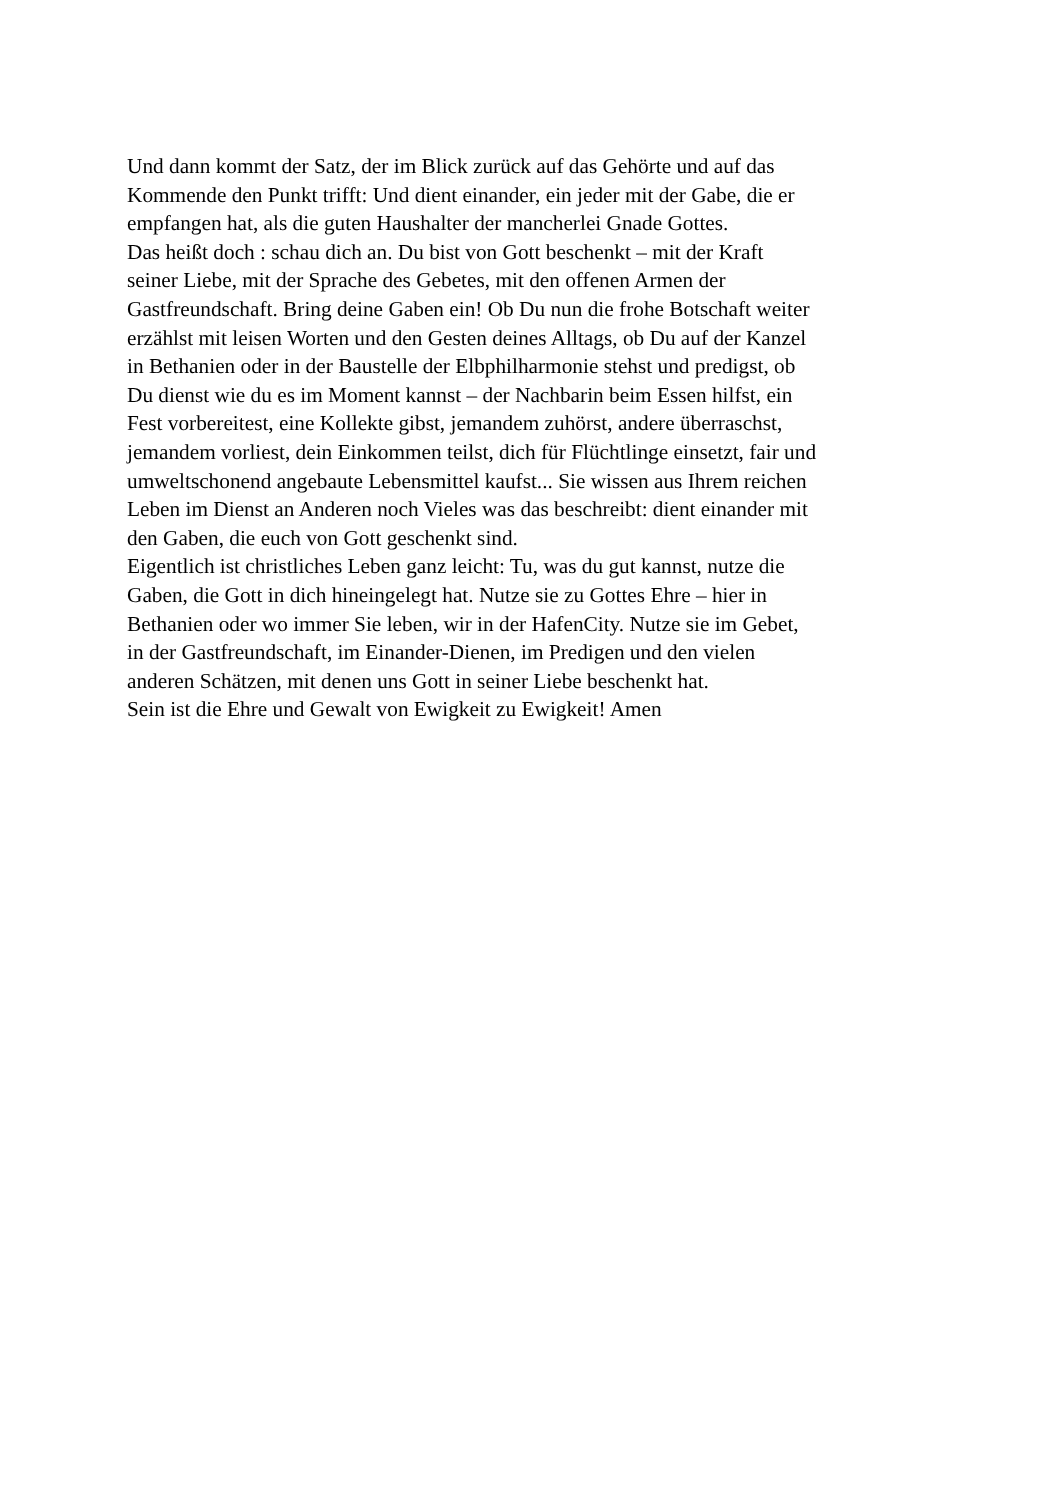Und dann kommt der Satz, der im Blick zurück auf das Gehörte und auf das
Kommende den Punkt trifft: Und dient einander, ein jeder mit der Gabe, die er
empfangen hat, als die guten Haushalter der mancherlei Gnade Gottes.
Das heißt doch : schau dich an. Du bist von Gott beschenkt – mit der Kraft
seiner Liebe, mit der Sprache des Gebetes, mit den offenen Armen der
Gastfreundschaft. Bring deine Gaben ein! Ob Du nun die frohe Botschaft weiter
erzählst mit leisen Worten und den Gesten deines Alltags, ob Du auf der Kanzel
in Bethanien oder in der Baustelle der Elbphilharmonie stehst und predigst, ob
Du dienst wie du es im Moment kannst – der Nachbarin beim Essen hilfst, ein
Fest vorbereitest, eine Kollekte gibst, jemandem zuhörst, andere überraschst,
jemandem vorliest, dein Einkommen teilst, dich für Flüchtlinge einsetzt, fair und
umweltschonend angebaute Lebensmittel kaufst... Sie wissen aus Ihrem reichen
Leben im Dienst an Anderen noch Vieles was das beschreibt: dient einander mit
den Gaben, die euch von Gott geschenkt sind.
Eigentlich ist christliches Leben ganz leicht: Tu, was du gut kannst, nutze die
Gaben, die Gott in dich hineingelegt hat. Nutze sie zu Gottes Ehre – hier in
Bethanien oder wo immer Sie leben, wir in der HafenCity. Nutze sie im Gebet,
in der Gastfreundschaft, im Einander-Dienen, im Predigen und den vielen
anderen Schätzen, mit denen uns Gott in seiner Liebe beschenkt hat.
Sein ist die Ehre und Gewalt von Ewigkeit zu Ewigkeit! Amen